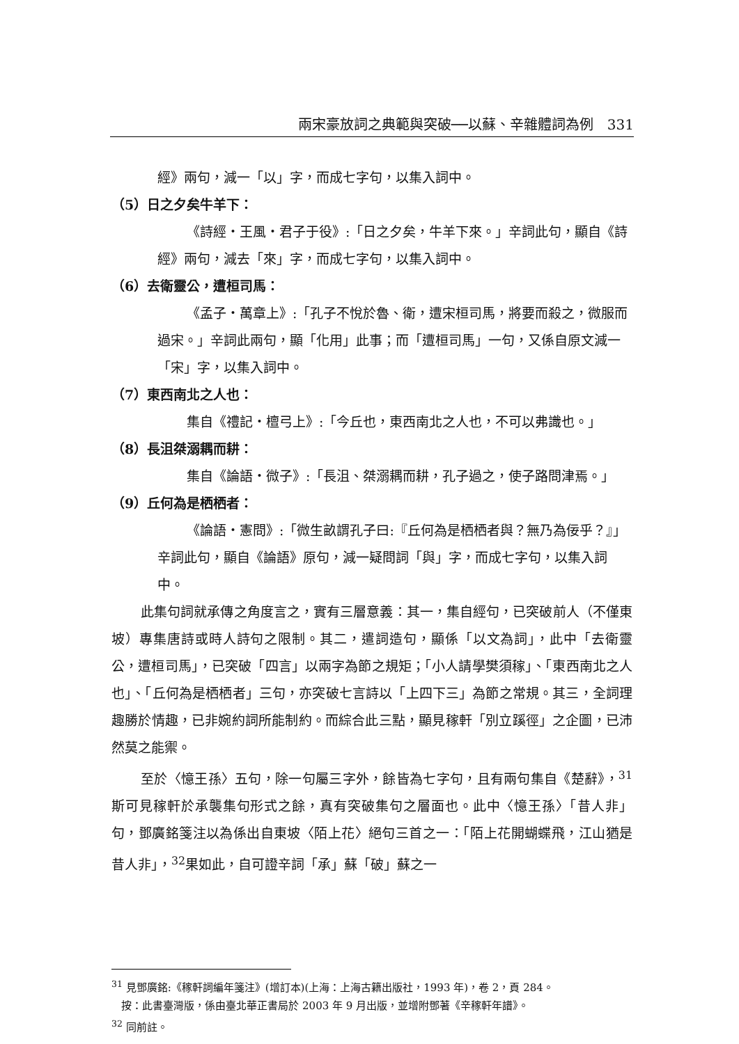兩宋豪放詞之典範與突破──以蘇、辛雜體詞為例　331
經》兩句，減一「以」字，而成七字句，以集入詞中。
（5）日之夕矣牛羊下：
《詩經‧王風‧君子于役》:「日之夕矣，牛羊下來。」辛詞此句，顯自《詩經》兩句，減去「來」字，而成七字句，以集入詞中。
（6）去衛靈公，遭桓司馬：
《孟子‧萬章上》:「孔子不悅於魯、衛，遭宋桓司馬，將要而殺之，微服而過宋。」辛詞此兩句，顯「化用」此事；而「遭桓司馬」一句，又係自原文減一「宋」字，以集入詞中。
（7）東西南北之人也：
集自《禮記‧檀弓上》:「今丘也，東西南北之人也，不可以弗識也。」
（8）長沮桀溺耦而耕：
集自《論語‧微子》:「長沮、桀溺耦而耕，孔子過之，使子路問津焉。」
（9）丘何為是栖栖者：
《論語‧憲問》:「微生畝謂孔子曰:『丘何為是栖栖者與？無乃為佞乎？』」辛詞此句，顯自《論語》原句，減一疑問詞「與」字，而成七字句，以集入詞中。
此集句詞就承傳之角度言之，實有三層意義：其一，集自經句，已突破前人（不僅東坡）專集唐詩或時人詩句之限制。其二，遣詞造句，顯係「以文為詞」，此中「去衛靈公，遭桓司馬」，已突破「四言」以兩字為節之規矩；「小人請學樊須稼」、「東西南北之人也」、「丘何為是栖栖者」三句，亦突破七言詩以「上四下三」為節之常規。其三，全詞理趣勝於情趣，已非婉約詞所能制約。而綜合此三點，顯見稼軒「別立蹊徑」之企圖，已沛然莫之能禦。
至於〈憶王孫〉五句，除一句屬三字外，餘皆為七字句，且有兩句集自《楚辭》，<sup>31</sup>斯可見稼軒於承襲集句形式之餘，真有突破集句之層面也。此中〈憶王孫〉「昔人非」句，鄧廣銘箋注以為係出自東坡〈陌上花〉絕句三首之一：「陌上花開蝴蝶飛，江山猶是昔人非」，<sup>32</sup>果如此，自可證辛詞「承」蘇「破」蘇之一
<sup>31</sup> 見鄧廣銘:《稼軒詞編年箋注》(增訂本)(上海：上海古籍出版社，1993 年)，卷 2，頁 284。
按：此書臺灣版，係由臺北華正書局於 2003 年 9 月出版，並增附鄧著《辛稼軒年譜》。
<sup>32</sup> 同前註。